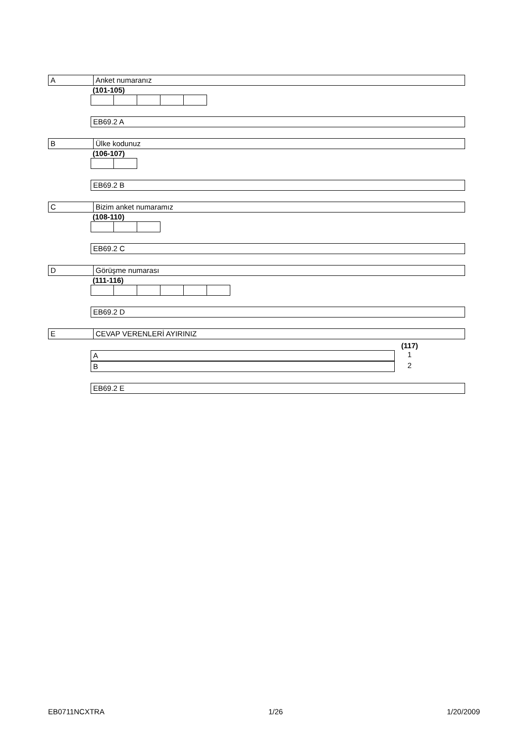A Anket numaranız
(101-105)
EB69.2 A
B Ülke kodunuz
(106-107)
EB69.2 B
C Bizim anket numaramız
(108-110)
EB69.2 C
D Görüşme numarası
(111-116)
EB69.2 D
E CEVAP VERENLERİ AYIRINIZ
(117)
A
1
B
2
EB69.2 E
EB0711NCXTRA 1/26 1/20/2009